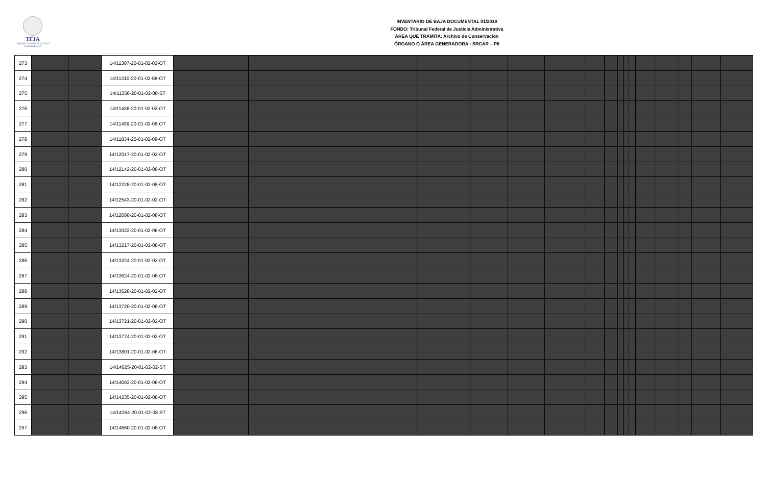TFJA
TRIBUNAL FEDERAL DE JUSTICIA ADMINISTRATIVA
INVENTARIO DE BAJA DOCUMENTAL 01/2019
FONDO: Tribunal Federal de Justicia Administrativa
ÁREA QUE TRAMITA: Archivo de Conservación
ÓRGANO O ÁREA GENERADORA : SRCAR – PII
| 273 | | | 14/11307-20-01-02-02-OT | | | | | | | | | | | | | | | | | |
| 274 | | | 14/11310-20-01-02-08-OT | | | | | | | | | | | | | | | | | |
| 275 | | | 14/11356-20-01-02-08-ST | | | | | | | | | | | | | | | | | |
| 276 | | | 14/11436-20-01-02-02-OT | | | | | | | | | | | | | | | | | |
| 277 | | | 14/11439-20-01-02-08-OT | | | | | | | | | | | | | | | | | |
| 278 | | | 14/11834-20-01-02-08-OT | | | | | | | | | | | | | | | | | |
| 279 | | | 14/12047-20-01-02-02-OT | | | | | | | | | | | | | | | | | |
| 280 | | | 14/12142-20-01-02-08-OT | | | | | | | | | | | | | | | | | |
| 281 | | | 14/12228-20-01-02-08-OT | | | | | | | | | | | | | | | | | |
| 282 | | | 14/12543-20-01-02-02-OT | | | | | | | | | | | | | | | | | |
| 283 | | | 14/12680-20-01-02-08-OT | | | | | | | | | | | | | | | | | |
| 284 | | | 14/13022-20-01-02-08-OT | | | | | | | | | | | | | | | | | |
| 285 | | | 14/13217-20-01-02-08-OT | | | | | | | | | | | | | | | | | |
| 286 | | | 14/13224-20-01-02-02-OT | | | | | | | | | | | | | | | | | |
| 287 | | | 14/13624-20-01-02-08-OT | | | | | | | | | | | | | | | | | |
| 288 | | | 14/13628-20-01-02-02-OT | | | | | | | | | | | | | | | | | |
| 289 | | | 14/13720-20-01-02-08-OT | | | | | | | | | | | | | | | | | |
| 290 | | | 14/13721-20-01-02-02-OT | | | | | | | | | | | | | | | | | |
| 291 | | | 14/13774-20-01-02-02-OT | | | | | | | | | | | | | | | | | |
| 292 | | | 14/13801-20-01-02-08-OT | | | | | | | | | | | | | | | | | |
| 293 | | | 14/14025-20-01-02-02-ST | | | | | | | | | | | | | | | | | |
| 294 | | | 14/14063-20-01-02-08-OT | | | | | | | | | | | | | | | | | |
| 295 | | | 14/14235-20-01-02-08-OT | | | | | | | | | | | | | | | | | |
| 296 | | | 14/14264-20-01-02-08-ST | | | | | | | | | | | | | | | | | |
| 297 | | | 14/14660-20-01-02-08-OT | | | | | | | | | | | | | | | | | |